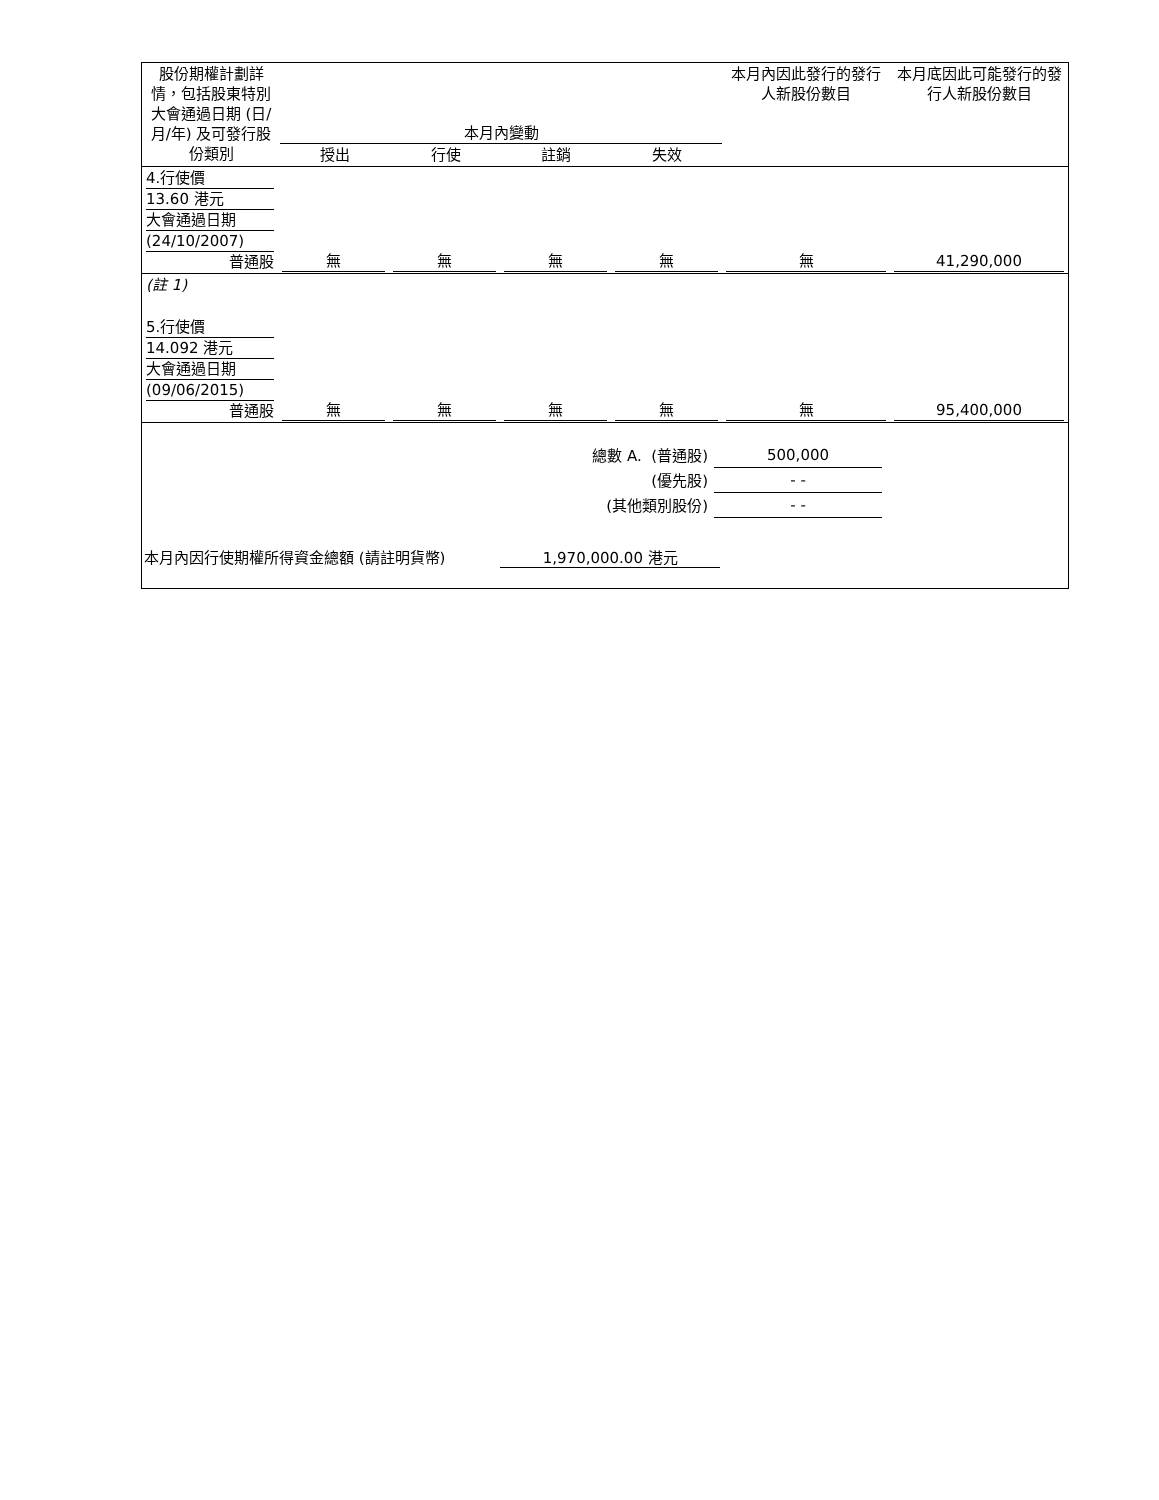| 股份期權計劃詳情，包括股東特別大會通過日期 (日/月/年) 及可發行股份類別 | 本月內變動 / 授出 / 行使 / 註銷 / 失效 / | 本月內因此發行的發行人新股份數目 | 本月底因此可能發行的發行人新股份數目 |
| --- | --- | --- | --- |
| 4.行使價 13.60 港元 大會通過日期 (24/10/2007) 普通股 | 無 | 無 | 無 | 無 | 無 | 41,290,000 |
| (註 1) | | | | | | |
| 5.行使價 14.092 港元 大會通過日期 (09/06/2015) 普通股 | 無 | 無 | 無 | 無 | 無 | 95,400,000 |
| 總數 A. (普通股) | 500,000 |
| (優先股) | - - |
| (其他類別股份) | - - |
本月內因行使期權所得資金總額 (請註明貨幣) 1,970,000.00 港元